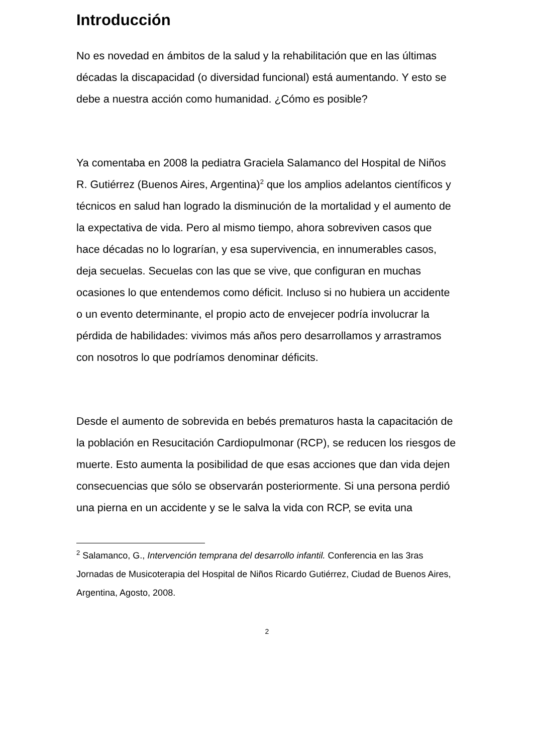Introducción
No es novedad en ámbitos de la salud y la rehabilitación que en las últimas décadas la discapacidad (o diversidad funcional) está aumentando. Y esto se debe a nuestra acción como humanidad. ¿Cómo es posible?
Ya comentaba en 2008 la pediatra Graciela Salamanco del Hospital de Niños R. Gutiérrez (Buenos Aires, Argentina)<sup>2</sup> que los amplios adelantos científicos y técnicos en salud han logrado la disminución de la mortalidad y el aumento de la expectativa de vida. Pero al mismo tiempo, ahora sobreviven casos que hace décadas no lo lograrían, y esa supervivencia, en innumerables casos, deja secuelas. Secuelas con las que se vive, que configuran en muchas ocasiones lo que entendemos como déficit. Incluso si no hubiera un accidente o un evento determinante, el propio acto de envejecer podría involucrar la pérdida de habilidades: vivimos más años pero desarrollamos y arrastramos con nosotros lo que podríamos denominar déficits.
Desde el aumento de sobrevida en bebés prematuros hasta la capacitación de la población en Resucitación Cardiopulmonar (RCP), se reducen los riesgos de muerte. Esto aumenta la posibilidad de que esas acciones que dan vida dejen consecuencias que sólo se observarán posteriormente. Si una persona perdió una pierna en un accidente y se le salva la vida con RCP, se evita una
<sup>2</sup> Salamanco, G., Intervención temprana del desarrollo infantil. Conferencia en las 3ras Jornadas de Musicoterapia del Hospital de Niños Ricardo Gutiérrez, Ciudad de Buenos Aires, Argentina, Agosto, 2008.
2